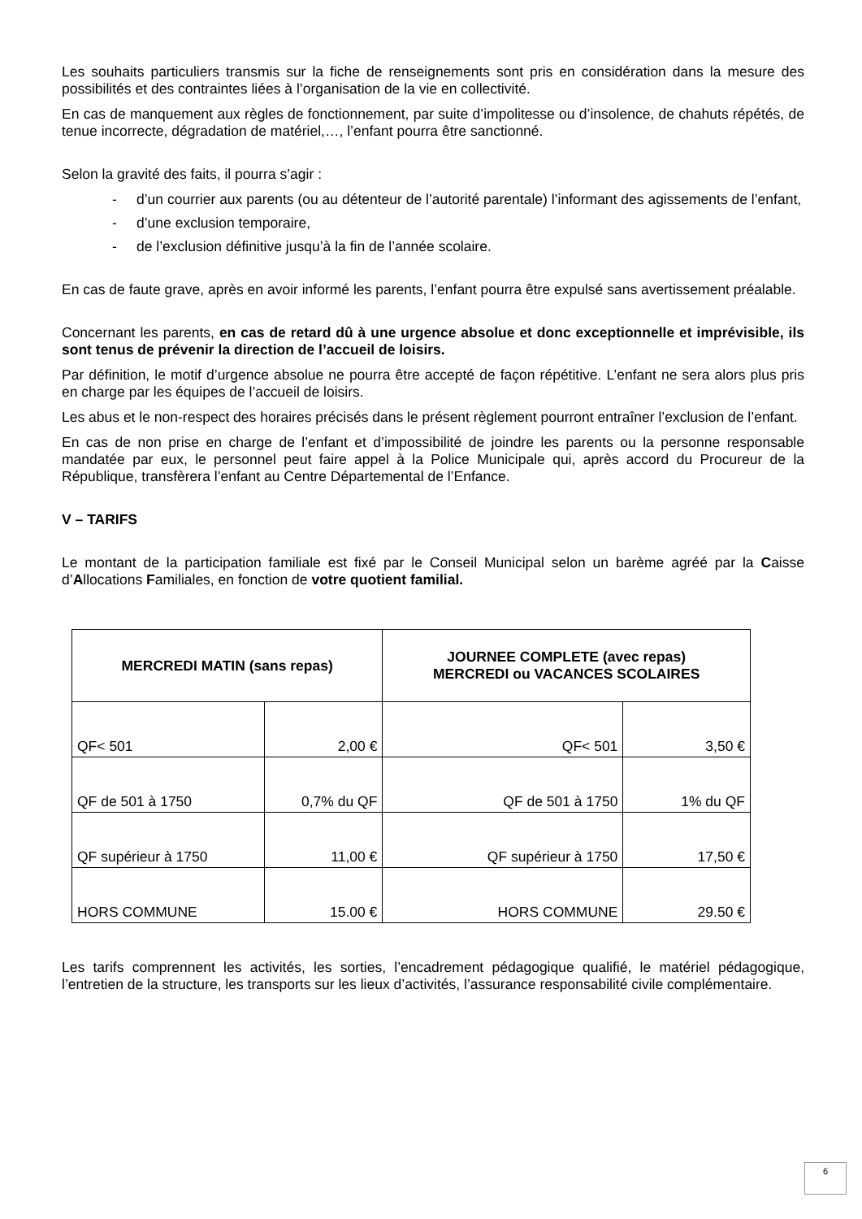Les souhaits particuliers transmis sur la fiche de renseignements sont pris en considération dans la mesure des possibilités et des contraintes liées à l’organisation de la vie en collectivité.
En cas de manquement aux règles de fonctionnement, par suite d’impolitesse ou d’insolence, de chahuts répétés, de tenue incorrecte, dégradation de matériel,…, l’enfant pourra être sanctionné.
Selon la gravité des faits, il pourra s’agir :
- d’un courrier aux parents (ou au détenteur de l’autorité parentale) l’informant des agissements de l’enfant,
- d’une exclusion temporaire,
- de l’exclusion définitive jusqu’à la fin de l’année scolaire.
En cas de faute grave, après en avoir informé les parents, l’enfant pourra être expulsé sans avertissement préalable.
Concernant les parents, en cas de retard dû à une urgence absolue et donc exceptionnelle et imprévisible, ils sont tenus de prévenir la direction de l’accueil de loisirs.
Par définition, le motif d’urgence absolue ne pourra être accepté de façon répétitive. L’enfant ne sera alors plus pris en charge par les équipes de l’accueil de loisirs.
Les abus et le non-respect des horaires précisés dans le présent règlement pourront entraîner l’exclusion de l’enfant.
En cas de non prise en charge de l’enfant et d’impossibilité de joindre les parents ou la personne responsable mandatée par eux, le personnel peut faire appel à la Police Municipale qui, après accord du Procureur de la République, transfèrera l’enfant au Centre Départemental de l’Enfance.
V – TARIFS
Le montant de la participation familiale est fixé par le Conseil Municipal selon un barème agréé par la Caisse d’Allocations Familiales, en fonction de votre quotient familial.
| MERCREDI MATIN (sans repas) | | JOURNEE COMPLETE (avec repas) MERCREDI ou VACANCES SCOLAIRES | |
| --- | --- | --- | --- |
| QF< 501 | 2,00 € | QF< 501 | 3,50 € |
| QF de 501 à 1750 | 0,7% du QF | QF de 501 à 1750 | 1% du QF |
| QF supérieur à 1750 | 11,00 € | QF supérieur à 1750 | 17,50 € |
| HORS COMMUNE | 15.00 € | HORS COMMUNE | 29.50 € |
Les tarifs comprennent les activités, les sorties, l’encadrement pédagogique qualifié, le matériel pédagogique, l’entretien de la structure, les transports sur les lieux d’activités, l’assurance responsabilité civile complémentaire.
6